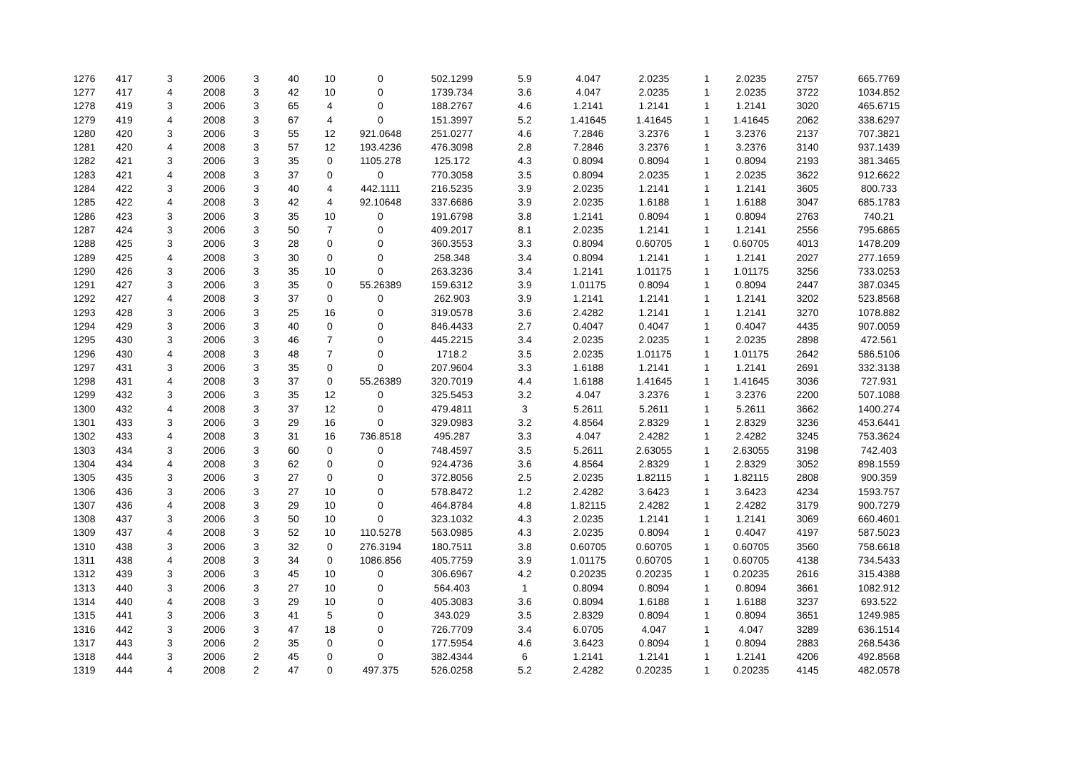| 1276 | 417 | 3 | 2006 | 3 | 40 | 10 | 0 | 502.1299 | 5.9 | 4.047 | 2.0235 | 1 | 2.0235 | 2757 | 665.7769 |
| 1277 | 417 | 4 | 2008 | 3 | 42 | 10 | 0 | 1739.734 | 3.6 | 4.047 | 2.0235 | 1 | 2.0235 | 3722 | 1034.852 |
| 1278 | 419 | 3 | 2006 | 3 | 65 | 4 | 0 | 188.2767 | 4.6 | 1.2141 | 1.2141 | 1 | 1.2141 | 3020 | 465.6715 |
| 1279 | 419 | 4 | 2008 | 3 | 67 | 4 | 0 | 151.3997 | 5.2 | 1.41645 | 1.41645 | 1 | 1.41645 | 2062 | 338.6297 |
| 1280 | 420 | 3 | 2006 | 3 | 55 | 12 | 921.0648 | 251.0277 | 4.6 | 7.2846 | 3.2376 | 1 | 3.2376 | 2137 | 707.3821 |
| 1281 | 420 | 4 | 2008 | 3 | 57 | 12 | 193.4236 | 476.3098 | 2.8 | 7.2846 | 3.2376 | 1 | 3.2376 | 3140 | 937.1439 |
| 1282 | 421 | 3 | 2006 | 3 | 35 | 0 | 1105.278 | 125.172 | 4.3 | 0.8094 | 0.8094 | 1 | 0.8094 | 2193 | 381.3465 |
| 1283 | 421 | 4 | 2008 | 3 | 37 | 0 | 0 | 770.3058 | 3.5 | 0.8094 | 2.0235 | 1 | 2.0235 | 3622 | 912.6622 |
| 1284 | 422 | 3 | 2006 | 3 | 40 | 4 | 442.1111 | 216.5235 | 3.9 | 2.0235 | 1.2141 | 1 | 1.2141 | 3605 | 800.733 |
| 1285 | 422 | 4 | 2008 | 3 | 42 | 4 | 92.10648 | 337.6686 | 3.9 | 2.0235 | 1.6188 | 1 | 1.6188 | 3047 | 685.1783 |
| 1286 | 423 | 3 | 2006 | 3 | 35 | 10 | 0 | 191.6798 | 3.8 | 1.2141 | 0.8094 | 1 | 0.8094 | 2763 | 740.21 |
| 1287 | 424 | 3 | 2006 | 3 | 50 | 7 | 0 | 409.2017 | 8.1 | 2.0235 | 1.2141 | 1 | 1.2141 | 2556 | 795.6865 |
| 1288 | 425 | 3 | 2006 | 3 | 28 | 0 | 0 | 360.3553 | 3.3 | 0.8094 | 0.60705 | 1 | 0.60705 | 4013 | 1478.209 |
| 1289 | 425 | 4 | 2008 | 3 | 30 | 0 | 0 | 258.348 | 3.4 | 0.8094 | 1.2141 | 1 | 1.2141 | 2027 | 277.1659 |
| 1290 | 426 | 3 | 2006 | 3 | 35 | 10 | 0 | 263.3236 | 3.4 | 1.2141 | 1.01175 | 1 | 1.01175 | 3256 | 733.0253 |
| 1291 | 427 | 3 | 2006 | 3 | 35 | 0 | 55.26389 | 159.6312 | 3.9 | 1.01175 | 0.8094 | 1 | 0.8094 | 2447 | 387.0345 |
| 1292 | 427 | 4 | 2008 | 3 | 37 | 0 | 0 | 262.903 | 3.9 | 1.2141 | 1.2141 | 1 | 1.2141 | 3202 | 523.8568 |
| 1293 | 428 | 3 | 2006 | 3 | 25 | 16 | 0 | 319.0578 | 3.6 | 2.4282 | 1.2141 | 1 | 1.2141 | 3270 | 1078.882 |
| 1294 | 429 | 3 | 2006 | 3 | 40 | 0 | 0 | 846.4433 | 2.7 | 0.4047 | 0.4047 | 1 | 0.4047 | 4435 | 907.0059 |
| 1295 | 430 | 3 | 2006 | 3 | 46 | 7 | 0 | 445.2215 | 3.4 | 2.0235 | 2.0235 | 1 | 2.0235 | 2898 | 472.561 |
| 1296 | 430 | 4 | 2008 | 3 | 48 | 7 | 0 | 1718.2 | 3.5 | 2.0235 | 1.01175 | 1 | 1.01175 | 2642 | 586.5106 |
| 1297 | 431 | 3 | 2006 | 3 | 35 | 0 | 0 | 207.9604 | 3.3 | 1.6188 | 1.2141 | 1 | 1.2141 | 2691 | 332.3138 |
| 1298 | 431 | 4 | 2008 | 3 | 37 | 0 | 55.26389 | 320.7019 | 4.4 | 1.6188 | 1.41645 | 1 | 1.41645 | 3036 | 727.931 |
| 1299 | 432 | 3 | 2006 | 3 | 35 | 12 | 0 | 325.5453 | 3.2 | 4.047 | 3.2376 | 1 | 3.2376 | 2200 | 507.1088 |
| 1300 | 432 | 4 | 2008 | 3 | 37 | 12 | 0 | 479.4811 | 3 | 5.2611 | 5.2611 | 1 | 5.2611 | 3662 | 1400.274 |
| 1301 | 433 | 3 | 2006 | 3 | 29 | 16 | 0 | 329.0983 | 3.2 | 4.8564 | 2.8329 | 1 | 2.8329 | 3236 | 453.6441 |
| 1302 | 433 | 4 | 2008 | 3 | 31 | 16 | 736.8518 | 495.287 | 3.3 | 4.047 | 2.4282 | 1 | 2.4282 | 3245 | 753.3624 |
| 1303 | 434 | 3 | 2006 | 3 | 60 | 0 | 0 | 748.4597 | 3.5 | 5.2611 | 2.63055 | 1 | 2.63055 | 3198 | 742.403 |
| 1304 | 434 | 4 | 2008 | 3 | 62 | 0 | 0 | 924.4736 | 3.6 | 4.8564 | 2.8329 | 1 | 2.8329 | 3052 | 898.1559 |
| 1305 | 435 | 3 | 2006 | 3 | 27 | 0 | 0 | 372.8056 | 2.5 | 2.0235 | 1.82115 | 1 | 1.82115 | 2808 | 900.359 |
| 1306 | 436 | 3 | 2006 | 3 | 27 | 10 | 0 | 578.8472 | 1.2 | 2.4282 | 3.6423 | 1 | 3.6423 | 4234 | 1593.757 |
| 1307 | 436 | 4 | 2008 | 3 | 29 | 10 | 0 | 464.8784 | 4.8 | 1.82115 | 2.4282 | 1 | 2.4282 | 3179 | 900.7279 |
| 1308 | 437 | 3 | 2006 | 3 | 50 | 10 | 0 | 323.1032 | 4.3 | 2.0235 | 1.2141 | 1 | 1.2141 | 3069 | 660.4601 |
| 1309 | 437 | 4 | 2008 | 3 | 52 | 10 | 110.5278 | 563.0985 | 4.3 | 2.0235 | 0.8094 | 1 | 0.4047 | 4197 | 587.5023 |
| 1310 | 438 | 3 | 2006 | 3 | 32 | 0 | 276.3194 | 180.7511 | 3.8 | 0.60705 | 0.60705 | 1 | 0.60705 | 3560 | 758.6618 |
| 1311 | 438 | 4 | 2008 | 3 | 34 | 0 | 1086.856 | 405.7759 | 3.9 | 1.01175 | 0.60705 | 1 | 0.60705 | 4138 | 734.5433 |
| 1312 | 439 | 3 | 2006 | 3 | 45 | 10 | 0 | 306.6967 | 4.2 | 0.20235 | 0.20235 | 1 | 0.20235 | 2616 | 315.4388 |
| 1313 | 440 | 3 | 2006 | 3 | 27 | 10 | 0 | 564.403 | 1 | 0.8094 | 0.8094 | 1 | 0.8094 | 3661 | 1082.912 |
| 1314 | 440 | 4 | 2008 | 3 | 29 | 10 | 0 | 405.3083 | 3.6 | 0.8094 | 1.6188 | 1 | 1.6188 | 3237 | 693.522 |
| 1315 | 441 | 3 | 2006 | 3 | 41 | 5 | 0 | 343.029 | 3.5 | 2.8329 | 0.8094 | 1 | 0.8094 | 3651 | 1249.985 |
| 1316 | 442 | 3 | 2006 | 3 | 47 | 18 | 0 | 726.7709 | 3.4 | 6.0705 | 4.047 | 1 | 4.047 | 3289 | 636.1514 |
| 1317 | 443 | 3 | 2006 | 2 | 35 | 0 | 0 | 177.5954 | 4.6 | 3.6423 | 0.8094 | 1 | 0.8094 | 2883 | 268.5436 |
| 1318 | 444 | 3 | 2006 | 2 | 45 | 0 | 0 | 382.4344 | 6 | 1.2141 | 1.2141 | 1 | 1.2141 | 4206 | 492.8568 |
| 1319 | 444 | 4 | 2008 | 2 | 47 | 0 | 497.375 | 526.0258 | 5.2 | 2.4282 | 0.20235 | 1 | 0.20235 | 4145 | 482.0578 |